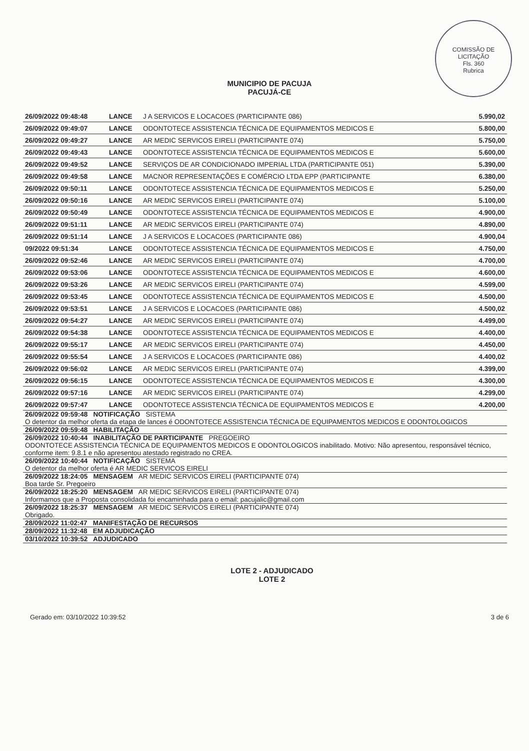COMISSÃO DE LICITAÇÃO
Fls. 360
Rubrica
MUNICIPIO DE PACUJA
PACUJÁ-CE
| 26/09/2022 09:48:48 | LANCE | J A SERVICOS E LOCACOES (PARTICIPANTE 086) | 5.990,02 |
| 26/09/2022 09:49:07 | LANCE | ODONTOTECE ASSISTENCIA TÉCNICA DE EQUIPAMENTOS MEDICOS E | 5.800,00 |
| 26/09/2022 09:49:27 | LANCE | AR MEDIC SERVICOS EIRELI (PARTICIPANTE 074) | 5.750,00 |
| 26/09/2022 09:49:43 | LANCE | ODONTOTECE ASSISTENCIA TÉCNICA DE EQUIPAMENTOS MEDICOS E | 5.600,00 |
| 26/09/2022 09:49:52 | LANCE | SERVIÇOS DE AR CONDICIONADO IMPERIAL LTDA (PARTICIPANTE 051) | 5.390,00 |
| 26/09/2022 09:49:58 | LANCE | MACNOR REPRESENTAÇÕES E COMÉRCIO LTDA EPP (PARTICIPANTE | 6.380,00 |
| 26/09/2022 09:50:11 | LANCE | ODONTOTECE ASSISTENCIA TÉCNICA DE EQUIPAMENTOS MEDICOS E | 5.250,00 |
| 26/09/2022 09:50:16 | LANCE | AR MEDIC SERVICOS EIRELI (PARTICIPANTE 074) | 5.100,00 |
| 26/09/2022 09:50:49 | LANCE | ODONTOTECE ASSISTENCIA TÉCNICA DE EQUIPAMENTOS MEDICOS E | 4.900,00 |
| 26/09/2022 09:51:11 | LANCE | AR MEDIC SERVICOS EIRELI (PARTICIPANTE 074) | 4.890,00 |
| 26/09/2022 09:51:14 | LANCE | J A SERVICOS E LOCACOES (PARTICIPANTE 086) | 4.900,04 |
| 09/2022 09:51:34 | LANCE | ODONTOTECE ASSISTENCIA TÉCNICA DE EQUIPAMENTOS MEDICOS E | 4.750,00 |
| 26/09/2022 09:52:46 | LANCE | AR MEDIC SERVICOS EIRELI (PARTICIPANTE 074) | 4.700,00 |
| 26/09/2022 09:53:06 | LANCE | ODONTOTECE ASSISTENCIA TÉCNICA DE EQUIPAMENTOS MEDICOS E | 4.600,00 |
| 26/09/2022 09:53:26 | LANCE | AR MEDIC SERVICOS EIRELI (PARTICIPANTE 074) | 4.599,00 |
| 26/09/2022 09:53:45 | LANCE | ODONTOTECE ASSISTENCIA TÉCNICA DE EQUIPAMENTOS MEDICOS E | 4.500,00 |
| 26/09/2022 09:53:51 | LANCE | J A SERVICOS E LOCACOES (PARTICIPANTE 086) | 4.500,02 |
| 26/09/2022 09:54:27 | LANCE | AR MEDIC SERVICOS EIRELI (PARTICIPANTE 074) | 4.499,00 |
| 26/09/2022 09:54:38 | LANCE | ODONTOTECE ASSISTENCIA TÉCNICA DE EQUIPAMENTOS MEDICOS E | 4.400,00 |
| 26/09/2022 09:55:17 | LANCE | AR MEDIC SERVICOS EIRELI (PARTICIPANTE 074) | 4.450,00 |
| 26/09/2022 09:55:54 | LANCE | J A SERVICOS E LOCACOES (PARTICIPANTE 086) | 4.400,02 |
| 26/09/2022 09:56:02 | LANCE | AR MEDIC SERVICOS EIRELI (PARTICIPANTE 074) | 4.399,00 |
| 26/09/2022 09:56:15 | LANCE | ODONTOTECE ASSISTENCIA TÉCNICA DE EQUIPAMENTOS MEDICOS E | 4.300,00 |
| 26/09/2022 09:57:16 | LANCE | AR MEDIC SERVICOS EIRELI (PARTICIPANTE 074) | 4.299,00 |
| 26/09/2022 09:57:47 | LANCE | ODONTOTECE ASSISTENCIA TÉCNICA DE EQUIPAMENTOS MEDICOS E | 4.200,00 |
| 26/09/2022 09:59:48 NOTIFICAÇÃO SISTEMA O detentor da melhor oferta da etapa de lances é ODONTOTECE ASSISTENCIA TÉCNICA DE EQUIPAMENTOS MEDICOS E ODONTOLOGICOS | | | |
| 26/09/2022 09:59:48 HABILITAÇÃO | | | |
| 26/09/2022 10:40:44 INABILITAÇÃO DE PARTICIPANTE PREGOEIRO ODONTOTECE ASSISTENCIA TÉCNICA DE EQUIPAMENTOS MEDICOS E ODONTOLOGICOS inabilitado. Motivo: Não apresentou, responsável técnico, conforme item: 9.8.1 e não apresentou atestado registrado no CREA. | | | |
| 26/09/2022 10:40:44 NOTIFICAÇÃO SISTEMA O detentor da melhor oferta é AR MEDIC SERVICOS EIRELI | | | |
| 26/09/2022 18:24:05 MENSAGEM AR MEDIC SERVICOS EIRELI (PARTICIPANTE 074) Boa tarde Sr. Pregoeiro | | | |
| 26/09/2022 18:25:20 MENSAGEM AR MEDIC SERVICOS EIRELI (PARTICIPANTE 074) Informamos que a Proposta consolidada foi encaminhada para o email: pacujalic@gmail.com | | | |
| 26/09/2022 18:25:37 MENSAGEM AR MEDIC SERVICOS EIRELI (PARTICIPANTE 074) Obrigado. | | | |
| 28/09/2022 11:02:47 MANIFESTAÇÃO DE RECURSOS | | | |
| 28/09/2022 11:32:48 EM ADJUDICAÇÃO | | | |
| 03/10/2022 10:39:52 ADJUDICADO | | | |
LOTE 2 - ADJUDICADO
LOTE 2
Gerado em: 03/10/2022 10:39:52 3 de 6